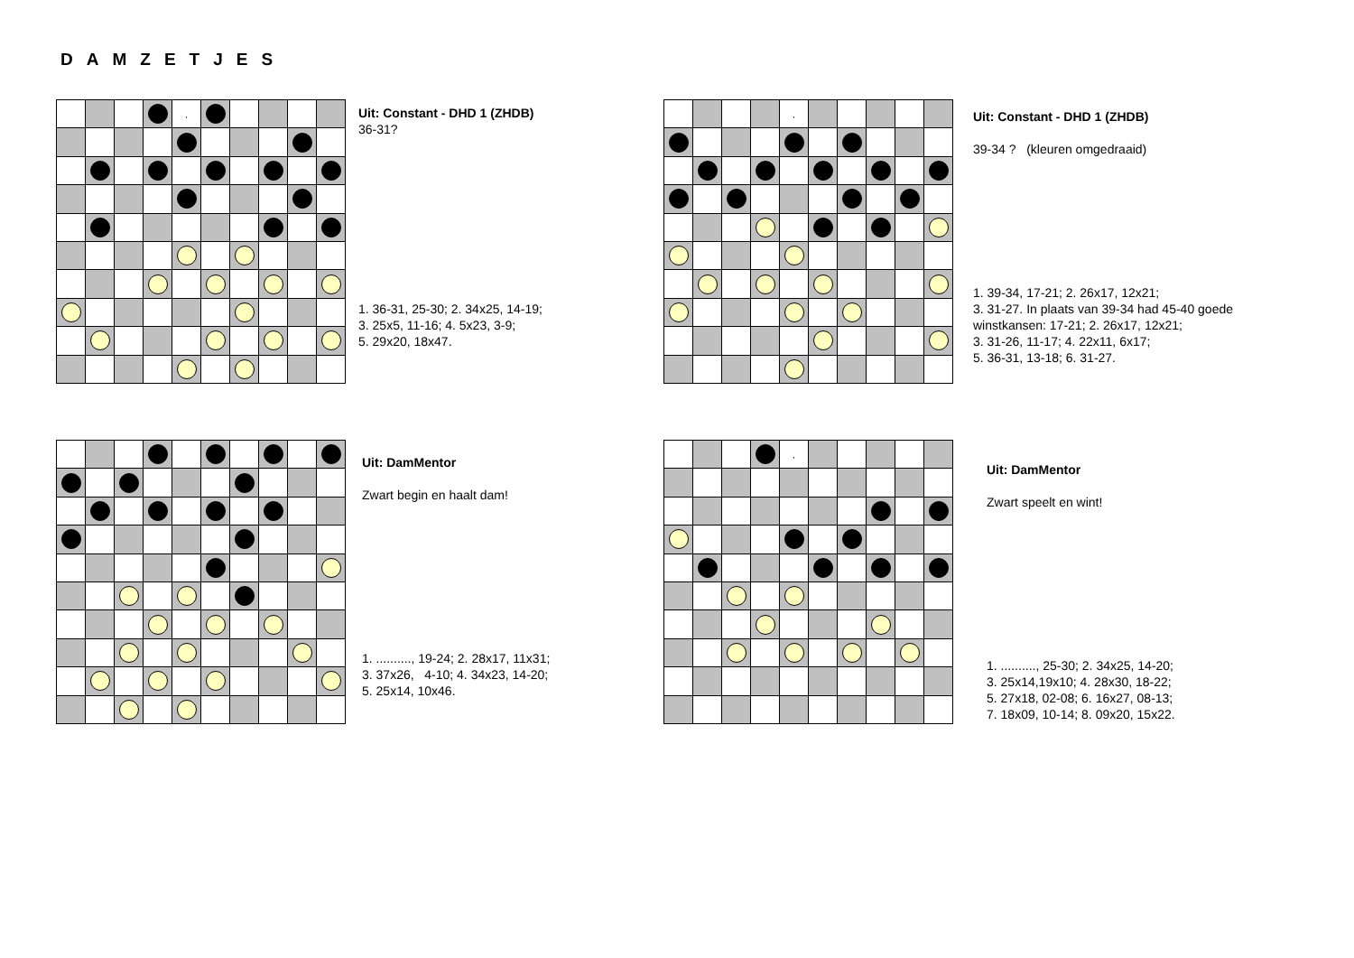DAMZETJES
| | | | | , | | | | | |
Uit: Constant - DHD 1 (ZHDB)
36-31?
1. 36-31, 25-30; 2. 34x25, 14-19;
3. 25x5, 11-16; 4. 5x23, 3-9;
5. 29x20, 18x47.
| | | | | , | | | | | |
Uit: Constant - DHD 1 (ZHDB)
39-34 ? (kleuren omgedraaid)
1. 39-34, 17-21; 2. 26x17, 12x21;
3. 31-27. In plaats van 39-34 had 45-40 goede
winstkansen: 17-21; 2. 26x17, 12x21;
3. 31-26, 11-17; 4. 22x11, 6x17;
5. 36-31, 13-18; 6. 31-27.
Uit: DamMentor
Zwart begin en haalt dam!
1. .........., 19-24; 2. 28x17, 11x31;
3. 37x26, 4-10; 4. 34x23, 14-20;
5. 25x14, 10x46.
| | | | | , | | | | | |
Uit: DamMentor
Zwart speelt en wint!
1. .........., 25-30; 2. 34x25, 14-20;
3. 25x14,19x10; 4. 28x30, 18-22;
5. 27x18, 02-08; 6. 16x27, 08-13;
7. 18x09, 10-14; 8. 09x20, 15x22.